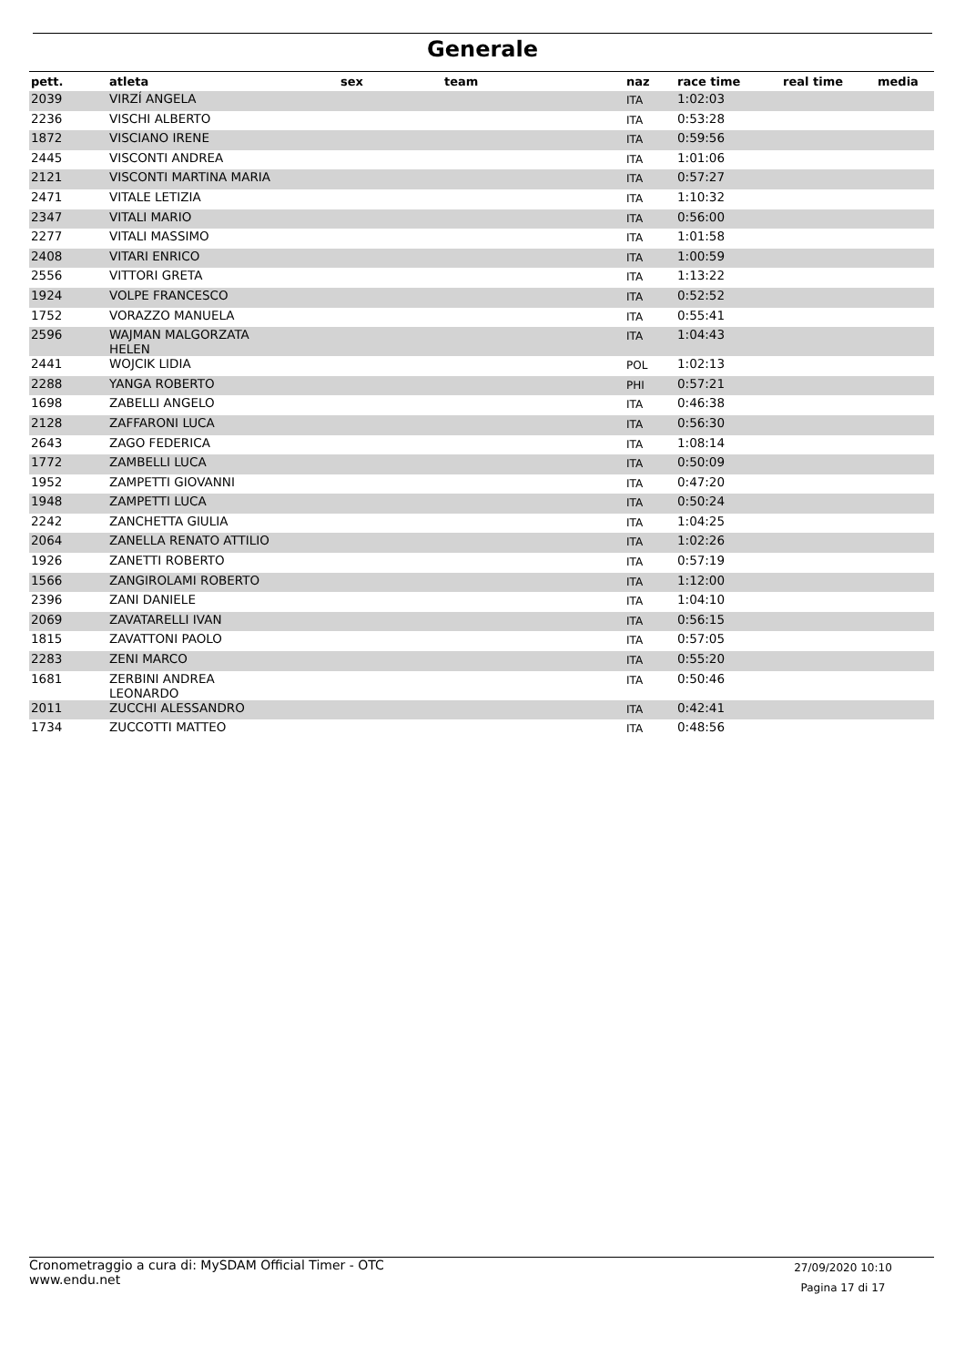Generale
| pett. | atleta | sex | team | naz | race time | real time | media |
| --- | --- | --- | --- | --- | --- | --- | --- |
| 2039 | VIRZÍ ANGELA | | | ITA | 1:02:03 | | |
| 2236 | VISCHI ALBERTO | | | ITA | 0:53:28 | | |
| 1872 | VISCIANO IRENE | | | ITA | 0:59:56 | | |
| 2445 | VISCONTI ANDREA | | | ITA | 1:01:06 | | |
| 2121 | VISCONTI MARTINA MARIA | | | ITA | 0:57:27 | | |
| 2471 | VITALE LETIZIA | | | ITA | 1:10:32 | | |
| 2347 | VITALI MARIO | | | ITA | 0:56:00 | | |
| 2277 | VITALI MASSIMO | | | ITA | 1:01:58 | | |
| 2408 | VITARI ENRICO | | | ITA | 1:00:59 | | |
| 2556 | VITTORI GRETA | | | ITA | 1:13:22 | | |
| 1924 | VOLPE FRANCESCO | | | ITA | 0:52:52 | | |
| 1752 | VORAZZO MANUELA | | | ITA | 0:55:41 | | |
| 2596 | WAJMAN MALGORZATA HELEN | | | ITA | 1:04:43 | | |
| 2441 | WOJCIK LIDIA | | | POL | 1:02:13 | | |
| 2288 | YANGA ROBERTO | | | PHI | 0:57:21 | | |
| 1698 | ZABELLI ANGELO | | | ITA | 0:46:38 | | |
| 2128 | ZAFFARONI LUCA | | | ITA | 0:56:30 | | |
| 2643 | ZAGO FEDERICA | | | ITA | 1:08:14 | | |
| 1772 | ZAMBELLI LUCA | | | ITA | 0:50:09 | | |
| 1952 | ZAMPETTI GIOVANNI | | | ITA | 0:47:20 | | |
| 1948 | ZAMPETTI LUCA | | | ITA | 0:50:24 | | |
| 2242 | ZANCHETTA GIULIA | | | ITA | 1:04:25 | | |
| 2064 | ZANELLA RENATO ATTILIO | | | ITA | 1:02:26 | | |
| 1926 | ZANETTI ROBERTO | | | ITA | 0:57:19 | | |
| 1566 | ZANGIROLAMI ROBERTO | | | ITA | 1:12:00 | | |
| 2396 | ZANI DANIELE | | | ITA | 1:04:10 | | |
| 2069 | ZAVATARELLI IVAN | | | ITA | 0:56:15 | | |
| 1815 | ZAVATTONI PAOLO | | | ITA | 0:57:05 | | |
| 2283 | ZENI MARCO | | | ITA | 0:55:20 | | |
| 1681 | ZERBINI ANDREA LEONARDO | | | ITA | 0:50:46 | | |
| 2011 | ZUCCHI ALESSANDRO | | | ITA | 0:42:41 | | |
| 1734 | ZUCCOTTI MATTEO | | | ITA | 0:48:56 | | |
Cronometraggio a cura di: MySDAM Official Timer - OTC
www.endu.net
27/09/2020 10:10
Pagina 17 di 17